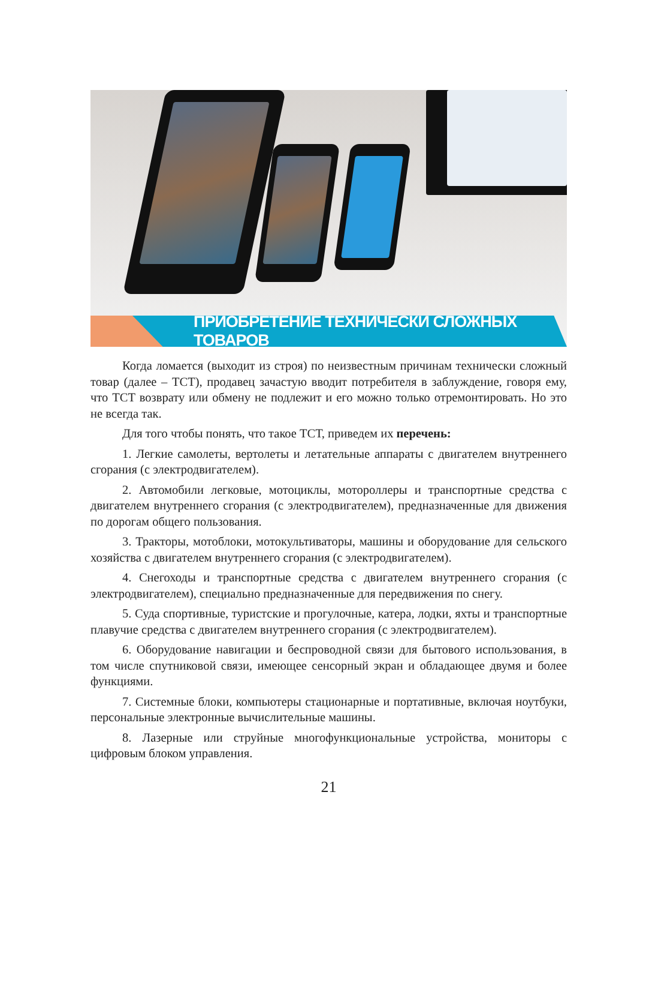ПРИОБРЕТЕНИЕ ТЕХНИЧЕСКИ СЛОЖНЫХ ТОВАРОВ
Когда ломается (выходит из строя) по неизвестным причинам техничес­ки сложный товар (далее – ТСТ), продавец зачастую вводит потребителя в заблуждение, говоря ему, что ТСТ возврату или обмену не подлежит и его можно только отремонтировать. Но это не всегда так.
Для того чтобы понять, что такое ТСТ, приведем их перечень:
1. Легкие самолеты, вертолеты и летательные аппараты с двигателем внутреннего сгорания (с электродвигателем).
2. Автомобили легковые, мотоциклы, мотороллеры и транспортные средства с двигателем внутреннего сгорания (с электродвигателем), предназначенные для движения по дорогам общего пользования.
3. Тракторы, мотоблоки, мотокультиваторы, машины и оборудование для сельского хозяйства с двигателем внутреннего сгорания (с электродвигателем).
4. Снегоходы и транспортные средства с двигателем внутреннего сгорания (с электродвигателем), специально предназначенные для передвижения по снегу.
5. Суда спортивные, туристские и прогулочные, катера, лодки, яхты и транспортные плавучие средства с двигателем внутреннего сгорания (с электродвигателем).
6. Оборудование навигации и беспроводной связи для бытового использования, в том числе спутниковой связи, имеющее сенсорный экран и обладающее двумя и более функциями.
7. Системные блоки, компьютеры стационарные и портативные, включая ноутбуки, персональные электронные вычислительные машины.
8. Лазерные или струйные многофункциональные устройства, мониторы с цифровым блоком управления.
21